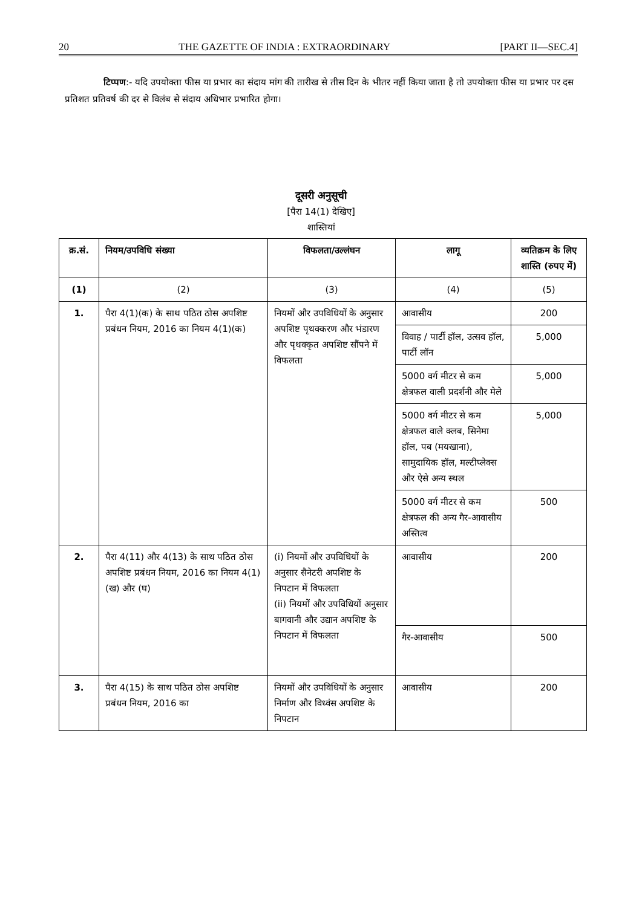20 THE GAZETTE OF INDIA : EXTRAORDINARY [PART II—SEC.4]
टिप्पण:- यदि उपयोक्ता फीस या प्रभार का संदाय मांग की तारीख से तीस दिन के भीतर नहीं किया जाता है तो उपयोक्ता फीस या प्रभार पर दस प्रतिशत प्रतिवर्ष की दर से विलंब से संदाय अधिभार प्रभारित होगा।
दूसरी अनुसूची
[पैरा 14(1) देखिए]
शास्तियां
| क्र.सं. | नियम/उपविधि संख्या | विफलता/उल्लंघन | लागू | व्यतिक्रम के लिए शास्ति (रुपए में) |
| --- | --- | --- | --- | --- |
| (1) | (2) | (3) | (4) | (5) |
| 1. | पैरा 4(1)(क) के साथ पठित ठोस अपशिष्ट प्रबंधन नियम, 2016 का नियम 4(1)(क) | नियमों और उपविधियों के अनुसार अपशिष्ट पृथक्करण और भंडारण और पृथक्कृत अपशिष्ट सौंपने में विफलता | आवासीय | 200 |
| | | | विवाह / पार्टी हॉल, उत्सव हॉल, पार्टी लॉन | 5,000 |
| | | | 5000 वर्ग मीटर से कम क्षेत्रफल वाली प्रदर्शनी और मेले | 5,000 |
| | | | 5000 वर्ग मीटर से कम क्षेत्रफल वाले क्लब, सिनेमा हॉल, पब (मयखाना), सामुदायिक हॉल, मल्टीप्लेक्स और ऐसे अन्य स्थल | 5,000 |
| | | | 5000 वर्ग मीटर से कम क्षेत्रफल की अन्य गैर-आवासीय अस्तित्व | 500 |
| 2. | पैरा 4(11) और 4(13) के साथ पठित ठोस अपशिष्ट प्रबंधन नियम, 2016 का नियम 4(1)(ख) और (घ) | (i) नियमों और उपविधियों के अनुसार सैनेटरी अपशिष्ट के निपटान में विफलता (ii) नियमों और उपविधियों अनुसार बागवानी और उद्यान अपशिष्ट के निपटान में विफलता | आवासीय | 200 |
| | | | गैर-आवासीय | 500 |
| 3. | पैरा 4(15) के साथ पठित ठोस अपशिष्ट प्रबंधन नियम, 2016 का | नियमों और उपविधियों के अनुसार निर्माण और विध्वंस अपशिष्ट के निपटान | आवासीय | 200 |